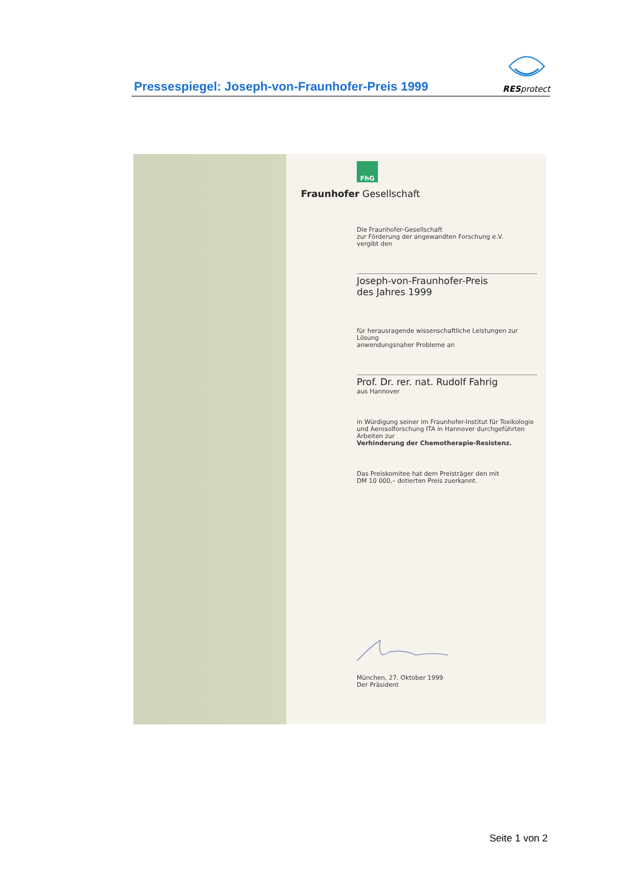Pressespiegel: Joseph-von-Fraunhofer-Preis 1999
RESprotect
FhG
Fraunhofer Gesellschaft
Die Fraunhofer-Gesellschaft
zur Förderung der angewandten Forschung e.V.
vergibt den
Joseph-von-Fraunhofer-Preis
des Jahres 1999
für herausragende wissenschaftliche Leistungen zur Lösung
anwendungsnaher Probleme an
Prof. Dr. rer. nat. Rudolf Fahrig
aus Hannover
in Würdigung seiner im Fraunhofer-Institut für Toxikologie
und Aerosolforschung ITA in Hannover durchgeführten
Arbeiten zur
Verhinderung der Chemotherapie-Resistenz.
Das Preiskomitee hat dem Preisträger den mit
DM 10 000,– dotierten Preis zuerkannt.
München, 27. Oktober 1999
Der Präsident
Seite 1 von 2